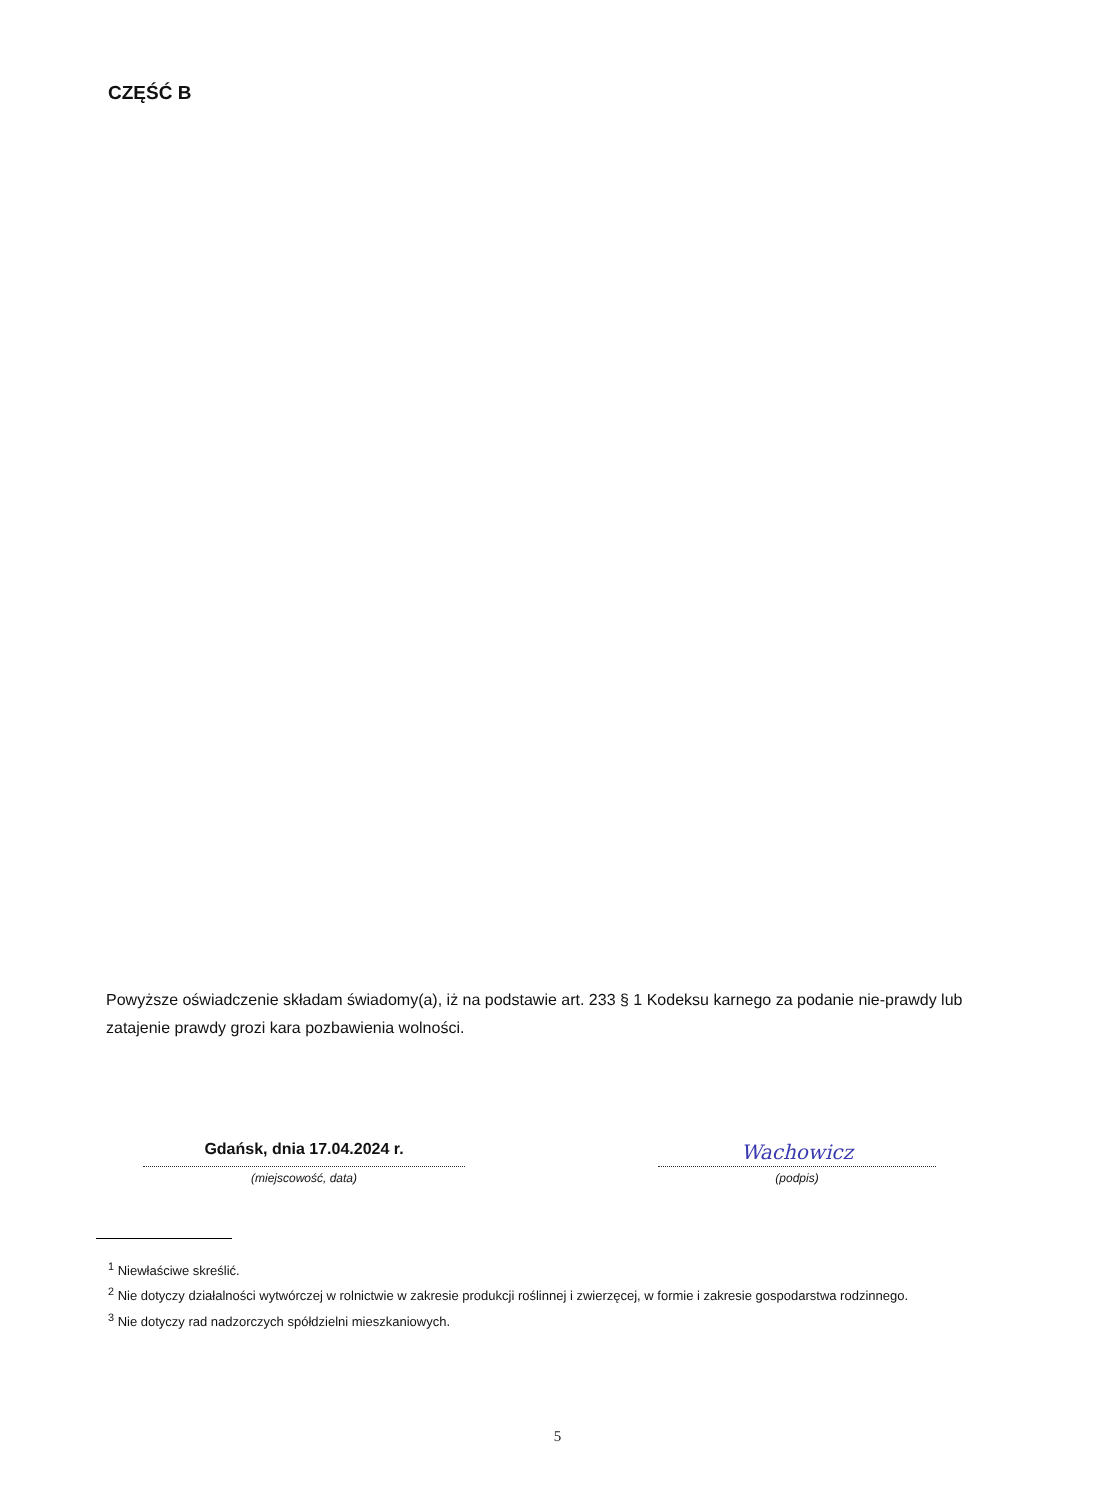CZĘŚĆ B
Powyższe oświadczenie składam świadomy(a), iż na podstawie art. 233 § 1 Kodeksu karnego za podanie nie-prawdy lub zatajenie prawdy grozi kara pozbawienia wolności.
Gdańsk, dnia 17.04.2024 r.
(miejscowość, data)
Wachowicz
(podpis)
<sup>1</sup> Niewłaściwe skreślić.
<sup>2</sup> Nie dotyczy działalności wytwórczej w rolnictwie w zakresie produkcji roślinnej i zwierzęcej, w formie i zakresie gospodarstwa rodzinnego.
<sup>3</sup> Nie dotyczy rad nadzorczych spółdzielni mieszkaniowych.
5